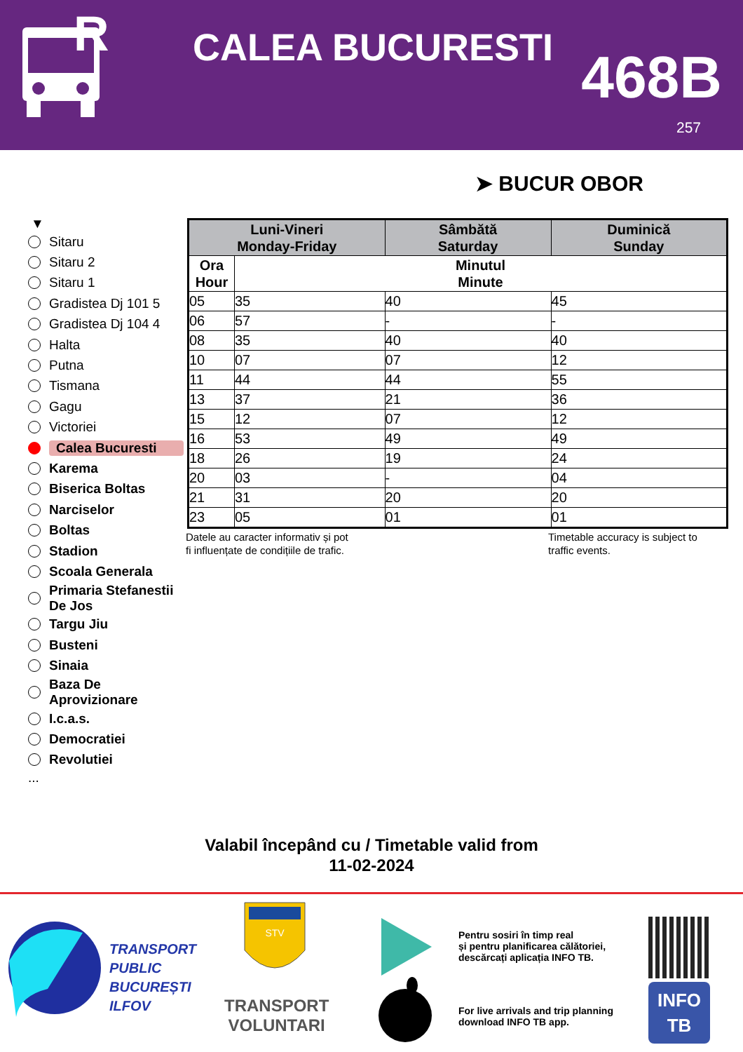R
CALEA BUCURESTI 468B
257
➤ BUCUR OBOR
▼
Sitaru
Sitaru 2
Sitaru 1
Gradistea Dj 101 5
Gradistea Dj 104 4
Halta
Putna
Tismana
Gagu
Victoriei
Calea Bucuresti
Karema
Biserica Boltas
Narciselor
Boltas
Stadion
Scoala Generala
Primaria Stefanestii De Jos
Targu Jiu
Busteni
Sinaia
Baza De Aprovizionare
I.c.a.s.
Democratiei
Revolutiei
...
| Luni-Vineri Monday-Friday | | Sâmbătă Saturday | Duminică Sunday |
| --- | --- | --- | --- |
| Ora Hour | Minutul Minute | | |
| 05 | 35 | 40 | 45 |
| 06 | 57 | - | - |
| 08 | 35 | 40 | 40 |
| 10 | 07 | 07 | 12 |
| 11 | 44 | 44 | 55 |
| 13 | 37 | 21 | 36 |
| 15 | 12 | 07 | 12 |
| 16 | 53 | 49 | 49 |
| 18 | 26 | 19 | 24 |
| 20 | 03 | - | 04 |
| 21 | 31 | 20 | 20 |
| 23 | 05 | 01 | 01 |
Datele au caracter informativ și pot
fi influențate de condițiile de trafic.
Timetable accuracy is subject to
traffic events.
Valabil începând cu / Timetable valid from
11-02-2024
TRANSPORT
PUBLIC
BUCUREȘTI
ILFOV
STV
TRANSPORT
VOLUNTARI
Pentru sosiri în timp real
și pentru planificarea călătoriei,
descărcați aplicația INFO TB.
For live arrivals and trip planning
download INFO TB app.
INFO
TB